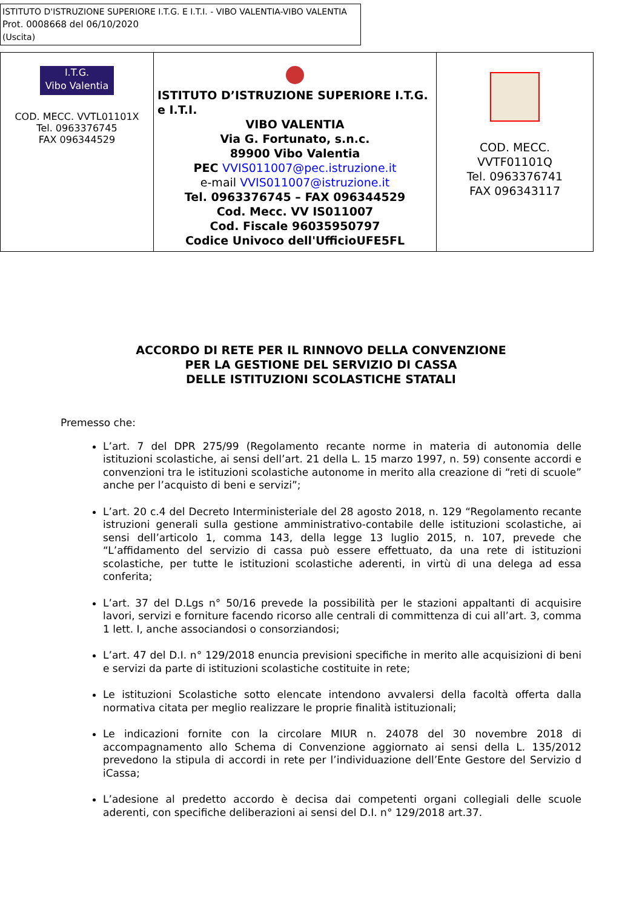ISTITUTO D'ISTRUZIONE SUPERIORE I.T.G. E I.T.I. - VIBO VALENTIA-VIBO VALENTIA
Prot. 0008668 del 06/10/2020
(Uscita)
| I.T.G. Vibo Valentia COD. MECC. VVTL01101X Tel. 0963376745 FAX 096344529 | ISTITUTO D’ISTRUZIONE SUPERIORE I.T.G. e I.T.I. VIBO VALENTIA Via G. Fortunato, s.n.c. 89900 Vibo Valentia PEC VVIS011007@pec.istruzione.it e-mail VVIS011007@istruzione.it Tel. 0963376745 – FAX 096344529 Cod. Mecc. VV IS011007 Cod. Fiscale 96035950797 Codice Univoco dell'UfficioUFE5FL | COD. MECC. VVTF01101Q Tel. 0963376741 FAX 096343117 |
ACCORDO DI RETE PER IL RINNOVO DELLA CONVENZIONE
PER LA GESTIONE DEL SERVIZIO DI CASSA
DELLE ISTITUZIONI SCOLASTICHE STATALI
Premesso che:
L’art. 7 del DPR 275/99 (Regolamento recante norme in materia di autonomia delle istituzioni scolastiche, ai sensi dell’art. 21 della L. 15 marzo 1997, n. 59) consente accordi e convenzioni tra le istituzioni scolastiche autonome in merito alla creazione di “reti di scuole” anche per l’acquisto di beni e servizi”;
L’art. 20 c.4 del Decreto Interministeriale del 28 agosto 2018, n. 129 “Regolamento recante istruzioni generali sulla gestione amministrativo-contabile delle istituzioni scolastiche, ai sensi dell’articolo 1, comma 143, della legge 13 luglio 2015, n. 107, prevede che “L’affidamento del servizio di cassa può essere effettuato, da una rete di istituzioni scolastiche, per tutte le istituzioni scolastiche aderenti, in virtù di una delega ad essa conferita;
L’art. 37 del D.Lgs n° 50/16 prevede la possibilità per le stazioni appaltanti di acquisire lavori, servizi e forniture facendo ricorso alle centrali di committenza di cui all’art. 3, comma 1 lett. I, anche associandosi o consorziandosi;
L’art. 47 del D.I. n° 129/2018 enuncia previsioni specifiche in merito alle acquisizioni di beni e servizi da parte di istituzioni scolastiche costituite in rete;
Le istituzioni Scolastiche sotto elencate intendono avvalersi della facoltà offerta dalla normativa citata per meglio realizzare le proprie finalità istituzionali;
Le indicazioni fornite con la circolare MIUR n. 24078 del 30 novembre 2018 di accompagnamento allo Schema di Convenzione aggiornato ai sensi della L. 135/2012 prevedono la stipula di accordi in rete per l’individuazione dell’Ente Gestore del Servizio d iCassa;
L’adesione al predetto accordo è decisa dai competenti organi collegiali delle scuole aderenti, con specifiche deliberazioni ai sensi del D.I. n° 129/2018 art.37.